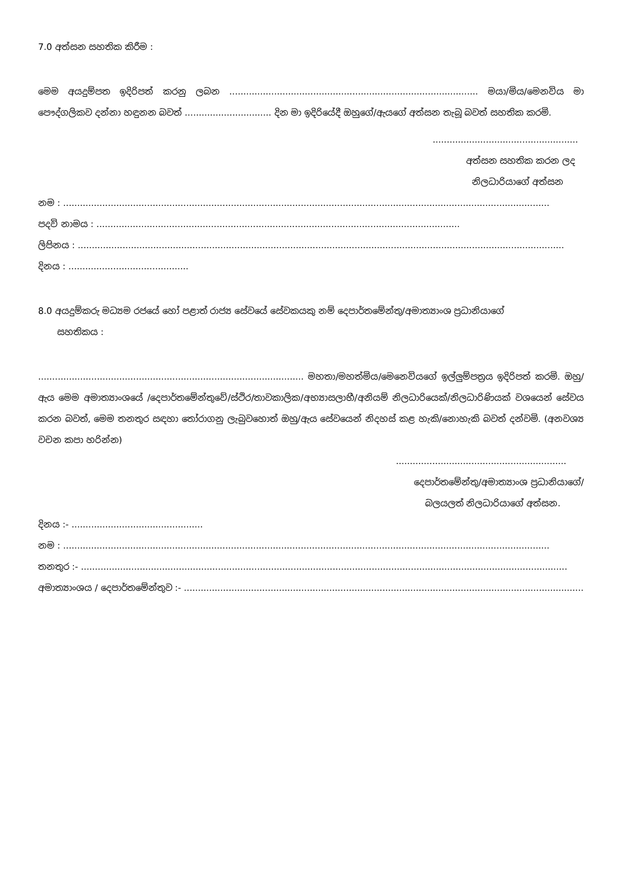7.0 අත්සන සහතික කිරීම :
මෙම අයදුම්පත ඉදිරිපත් කරනු ලබන ......................................................................................... මයා/මිය/මෙනවිය මා පෞද්ගලිකව දන්නා හඳුනන බවත් ............................... දින මා ඉදිරියේදී ඔහුගේ/ඇයගේ අත්සන තැබූ බවත් සහතික කරමි.
....................................................
අත්සන සහතික කරන ලද
නිලධාරියාගේ අත්සන
නම : ..............................................................................................................................................................................
පදවි නාමය : ..................................................................................................................................
ලිපිනය : ..............................................................................................................................................................................
දිනය : ...........................................
8.0 අයදුම්කරු මධ්‍යම රජයේ හෝ පළාත් රාජ්‍ය සේවයේ සේවකයකු නම් දෙපාර්තමේන්තු/අමාත්‍යාංශ ප්‍රධානියාගේ
සහතිකය :
............................................................................................... මහතා/මහත්මිය/මෙනෙවියගේ ඉල්ලුම්පත්‍රය ඉදිරිපත් කරමි. ඔහු/ඇය මෙම අමාත්‍යාංශයේ /දෙපාර්තමේන්තුවේ/ස්ථිර/තාවකාලික/අභ්‍යාසලාභී/අනියම් නිලධාරියෙක්/නිලධාරිණියක් වශයෙන් සේවය කරන බවත්, මෙම තනතුර සඳහා තෝරාගනු ලැබුවහොත් ඔහු/ඇය සේවයෙන් නිදහස් කළ හැකි/නොහැකි බවත් දන්වමි. (අනවශ්‍ය වචන කපා හරින්න)
.............................................................
දෙපාර්තමේන්තු/අමාත්‍යාංශ ප්‍රධානියාගේ/
බලයලත් නිලධාරියාගේ අත්සන.
දිනය :- ...............................................
නම : ..............................................................................................................................................................................
තනතුර :- ..............................................................................................................................................................................
අමාත්‍යාංශය / දෙපාර්තමේන්තුව :- ..............................................................................................................................................................................